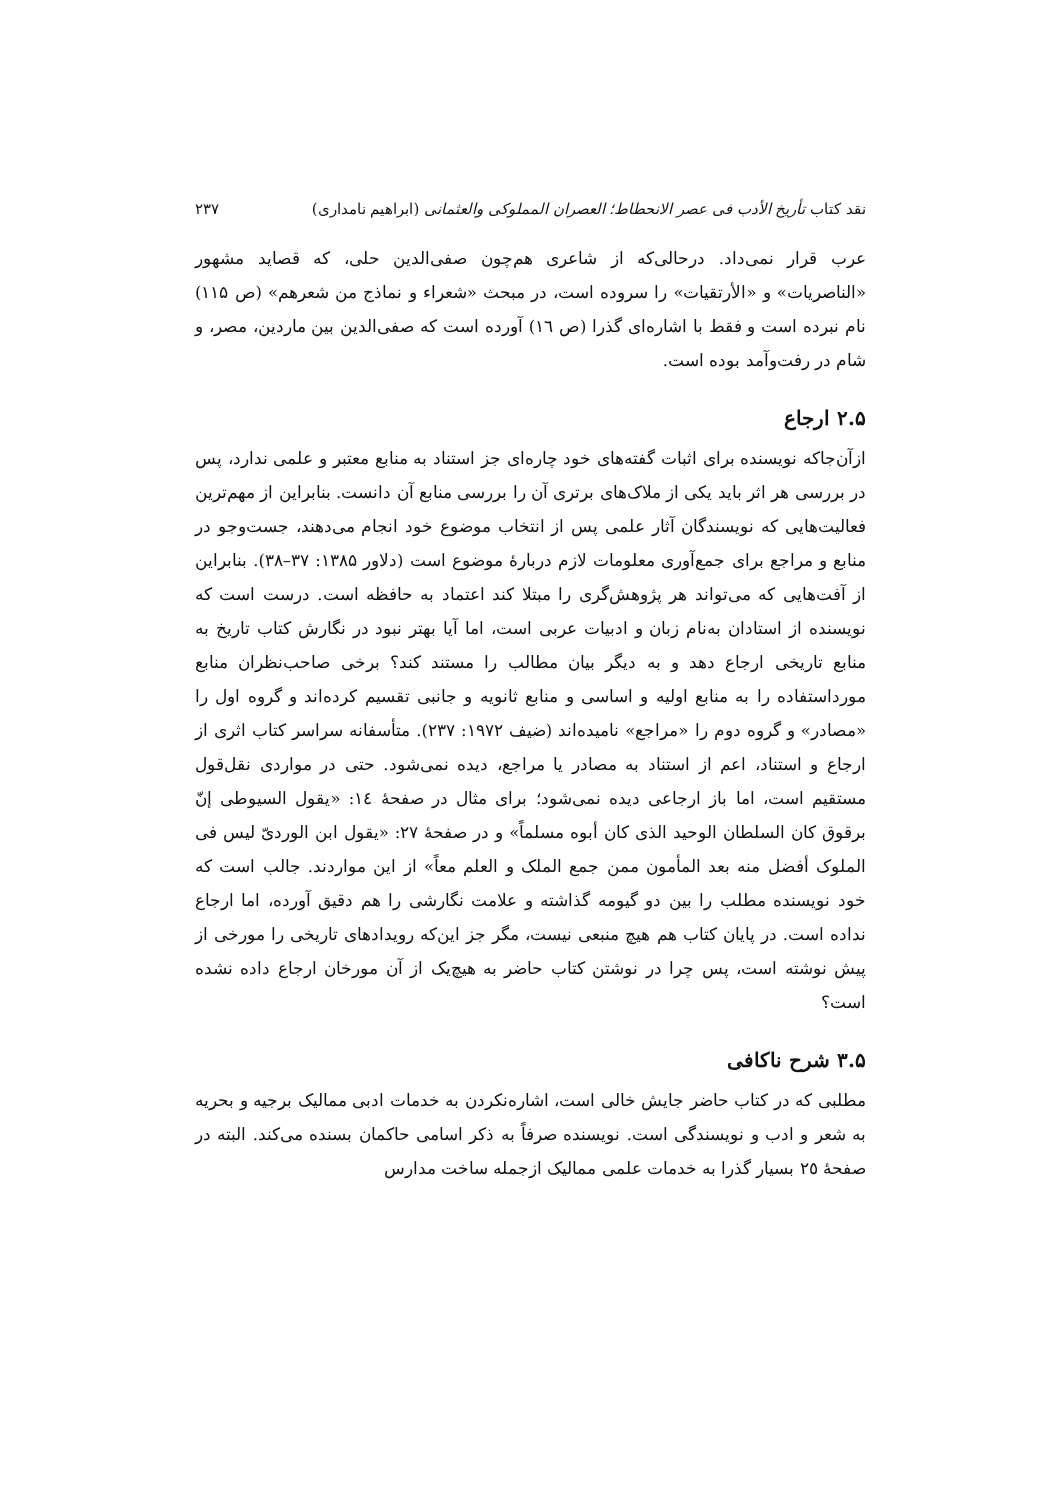نقد کتاب تأریخ الأدب فی عصر الانحطاط؛ العصران المملوکی والعثمانی (ابراهیم نامداری) ۲۳۷
عرب قرار نمی‌داد. درحالی‌که از شاعری هم‌چون صفی‌الدین حلی، که قصاید مشهور «الناصریات» و «الأرتقیات» را سروده است، در مبحث «شعراء و نماذج من شعرهم» (ص ۱۱۵) نام نبرده است و فقط با اشاره‌ای گذرا (ص ١٦) آورده است که صفی‌الدین بین ماردین، مصر، و شام در رفت‌وآمد بوده است.
۲.۵ ارجاع
ازآن‌جاکه نویسنده برای اثبات گفته‌های خود چاره‌ای جز استناد به منابع معتبر و علمی ندارد، پس در بررسی هر اثر باید یکی از ملاک‌های برتری آن را بررسی منابع آن دانست. بنابراین از مهم‌ترین فعالیت‌هایی که نویسندگان آثار علمی پس از انتخاب موضوع خود انجام می‌دهند، جست‌وجو در منابع و مراجع برای جمع‌آوری معلومات لازم دربارهٔ موضوع است (دلاور ۱۳۸۵: ۳۷–۳۸). بنابراین از آفت‌هایی که می‌تواند هر پژوهش‌گری را مبتلا کند اعتماد به حافظه است. درست است که نویسنده از استادان به‌نام زبان و ادبیات عربی است، اما آیا بهتر نبود در نگارش کتاب تاریخ به منابع تاریخی ارجاع دهد و به دیگر بیان مطالب را مستند کند؟ برخی صاحب‌نظران منابع مورداستفاده را به منابع اولیه و اساسی و منابع ثانویه و جانبی تقسیم کرده‌اند و گروه اول را «مصادر» و گروه دوم را «مراجع» نامیده‌اند (ضیف ١٩٧٢: ٢٣٧). متأسفانه سراسر کتاب اثری از ارجاع و استناد، اعم از استناد به مصادر یا مراجع، دیده نمی‌شود. حتی در مواردی نقل‌قول مستقیم است، اما باز ارجاعی دیده نمی‌شود؛ برای مثال در صفحهٔ ١٤: «یقول السیوطی إنّ برقوق کان السلطان الوحید الذی کان أبوه مسلماً» و در صفحهٔ ٢٧: «یقول ابن الوردیّ لیس فی الملوک أفضل منه بعد المأمون ممن جمع الملک و العلم معاً» از این مواردند. جالب است که خود نویسنده مطلب را بین دو گیومه گذاشته و علامت نگارشی را هم دقیق آورده، اما ارجاع نداده است. در پایان کتاب هم هیچ منبعی نیست، مگر جز این‌که رویدادهای تاریخی را مورخی از پیش نوشته است، پس چرا در نوشتن کتاب حاضر به هیچ‌یک از آن مورخان ارجاع داده نشده است؟
۳.۵ شرح ناکافی
مطلبی که در کتاب حاضر جایش خالی است، اشاره‌نکردن به خدمات ادبی ممالیک برجیه و بحریه به شعر و ادب و نویسندگی است. نویسنده صرفاً به ذکر اسامی حاکمان بسنده می‌کند. البته در صفحهٔ ٢٥ بسیار گذرا به خدمات علمی ممالیک ازجمله ساخت مدارس